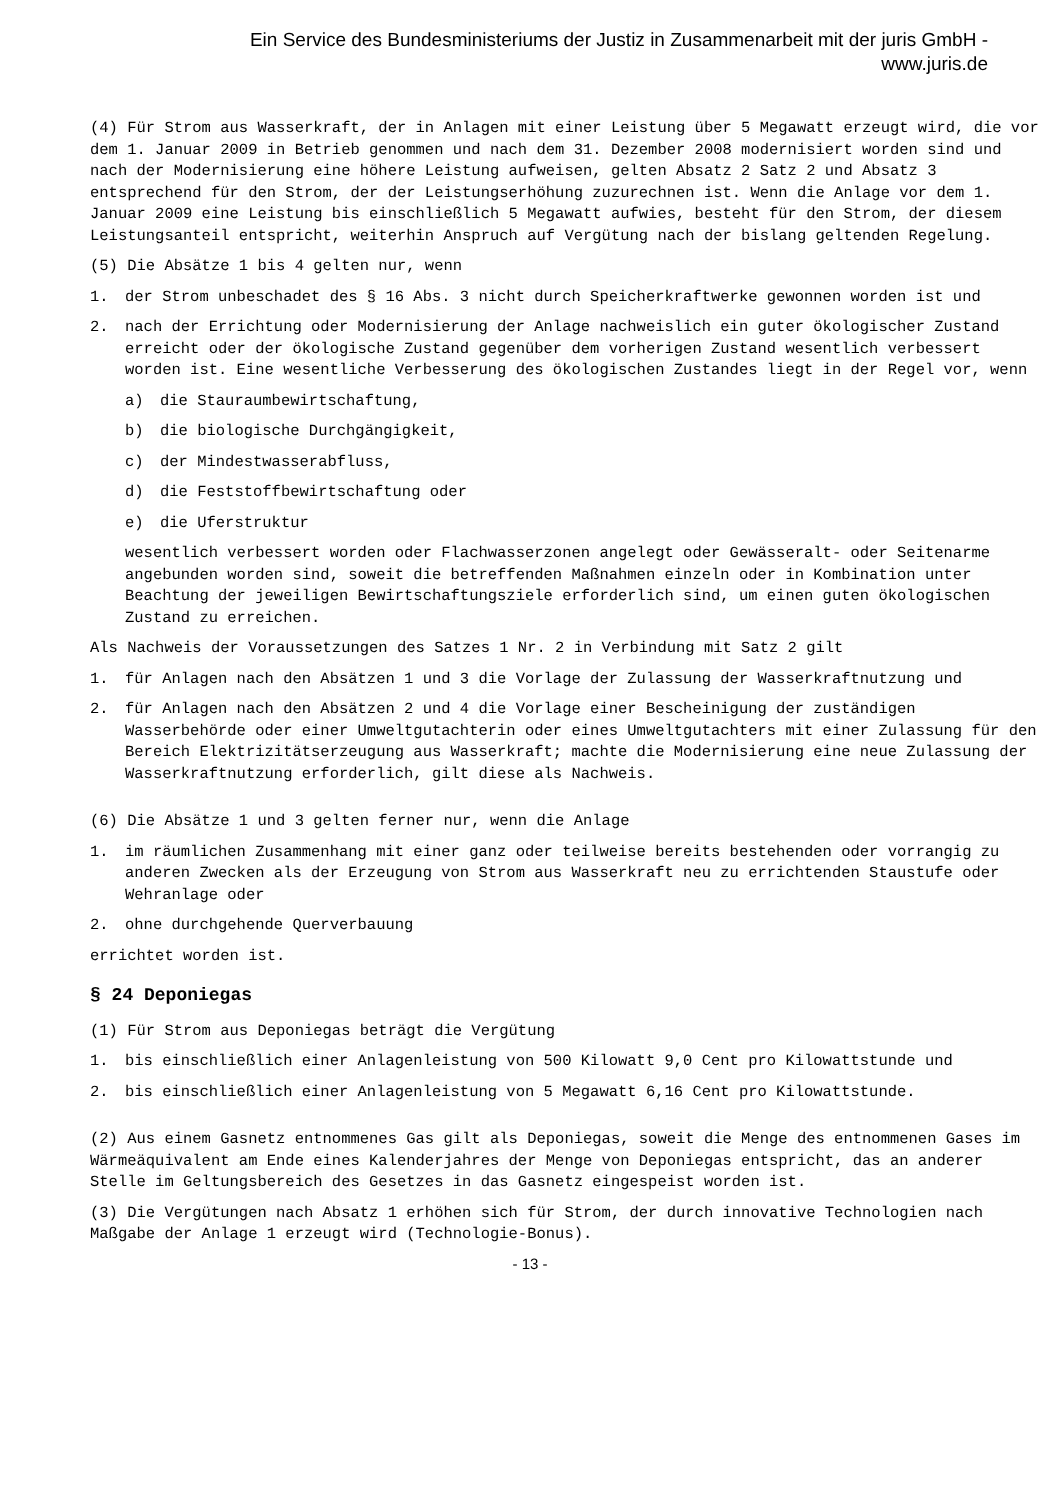Ein Service des Bundesministeriums der Justiz in Zusammenarbeit mit der juris GmbH -
www.juris.de
(4) Für Strom aus Wasserkraft, der in Anlagen mit einer Leistung über 5 Megawatt erzeugt wird, die vor dem 1. Januar 2009 in Betrieb genommen und nach dem 31. Dezember 2008 modernisiert worden sind und nach der Modernisierung eine höhere Leistung aufweisen, gelten Absatz 2 Satz 2 und Absatz 3 entsprechend für den Strom, der der Leistungserhöhung zuzurechnen ist. Wenn die Anlage vor dem 1. Januar 2009 eine Leistung bis einschließlich 5 Megawatt aufwies, besteht für den Strom, der diesem Leistungsanteil entspricht, weiterhin Anspruch auf Vergütung nach der bislang geltenden Regelung.
(5) Die Absätze 1 bis 4 gelten nur, wenn
1. der Strom unbeschadet des § 16 Abs. 3 nicht durch Speicherkraftwerke gewonnen worden ist und
2. nach der Errichtung oder Modernisierung der Anlage nachweislich ein guter ökologischer Zustand erreicht oder der ökologische Zustand gegenüber dem vorherigen Zustand wesentlich verbessert worden ist. Eine wesentliche Verbesserung des ökologischen Zustandes liegt in der Regel vor, wenn
a) die Stauraumbewirtschaftung,
b) die biologische Durchgängigkeit,
c) der Mindestwasserabfluss,
d) die Feststoffbewirtschaftung oder
e) die Uferstruktur
wesentlich verbessert worden oder Flachwasserzonen angelegt oder Gewässeralt- oder Seitenarme angebunden worden sind, soweit die betreffenden Maßnahmen einzeln oder in Kombination unter Beachtung der jeweiligen Bewirtschaftungsziele erforderlich sind, um einen guten ökologischen Zustand zu erreichen.
Als Nachweis der Voraussetzungen des Satzes 1 Nr. 2 in Verbindung mit Satz 2 gilt
1. für Anlagen nach den Absätzen 1 und 3 die Vorlage der Zulassung der Wasserkraftnutzung und
2. für Anlagen nach den Absätzen 2 und 4 die Vorlage einer Bescheinigung der zuständigen Wasserbehörde oder einer Umweltgutachterin oder eines Umweltgutachters mit einer Zulassung für den Bereich Elektrizitätserzeugung aus Wasserkraft; machte die Modernisierung eine neue Zulassung der Wasserkraftnutzung erforderlich, gilt diese als Nachweis.
(6) Die Absätze 1 und 3 gelten ferner nur, wenn die Anlage
1. im räumlichen Zusammenhang mit einer ganz oder teilweise bereits bestehenden oder vorrangig zu anderen Zwecken als der Erzeugung von Strom aus Wasserkraft neu zu errichtenden Staustufe oder Wehranlage oder
2. ohne durchgehende Querverbauung
errichtet worden ist.
§ 24 Deponiegas
(1) Für Strom aus Deponiegas beträgt die Vergütung
1. bis einschließlich einer Anlagenleistung von 500 Kilowatt 9,0 Cent pro Kilowattstunde und
2. bis einschließlich einer Anlagenleistung von 5 Megawatt 6,16 Cent pro Kilowattstunde.
(2) Aus einem Gasnetz entnommenes Gas gilt als Deponiegas, soweit die Menge des entnommenen Gases im Wärmeäquivalent am Ende eines Kalenderjahres der Menge von Deponiegas entspricht, das an anderer Stelle im Geltungsbereich des Gesetzes in das Gasnetz eingespeist worden ist.
(3) Die Vergütungen nach Absatz 1 erhöhen sich für Strom, der durch innovative Technologien nach Maßgabe der Anlage 1 erzeugt wird (Technologie-Bonus).
- 13 -